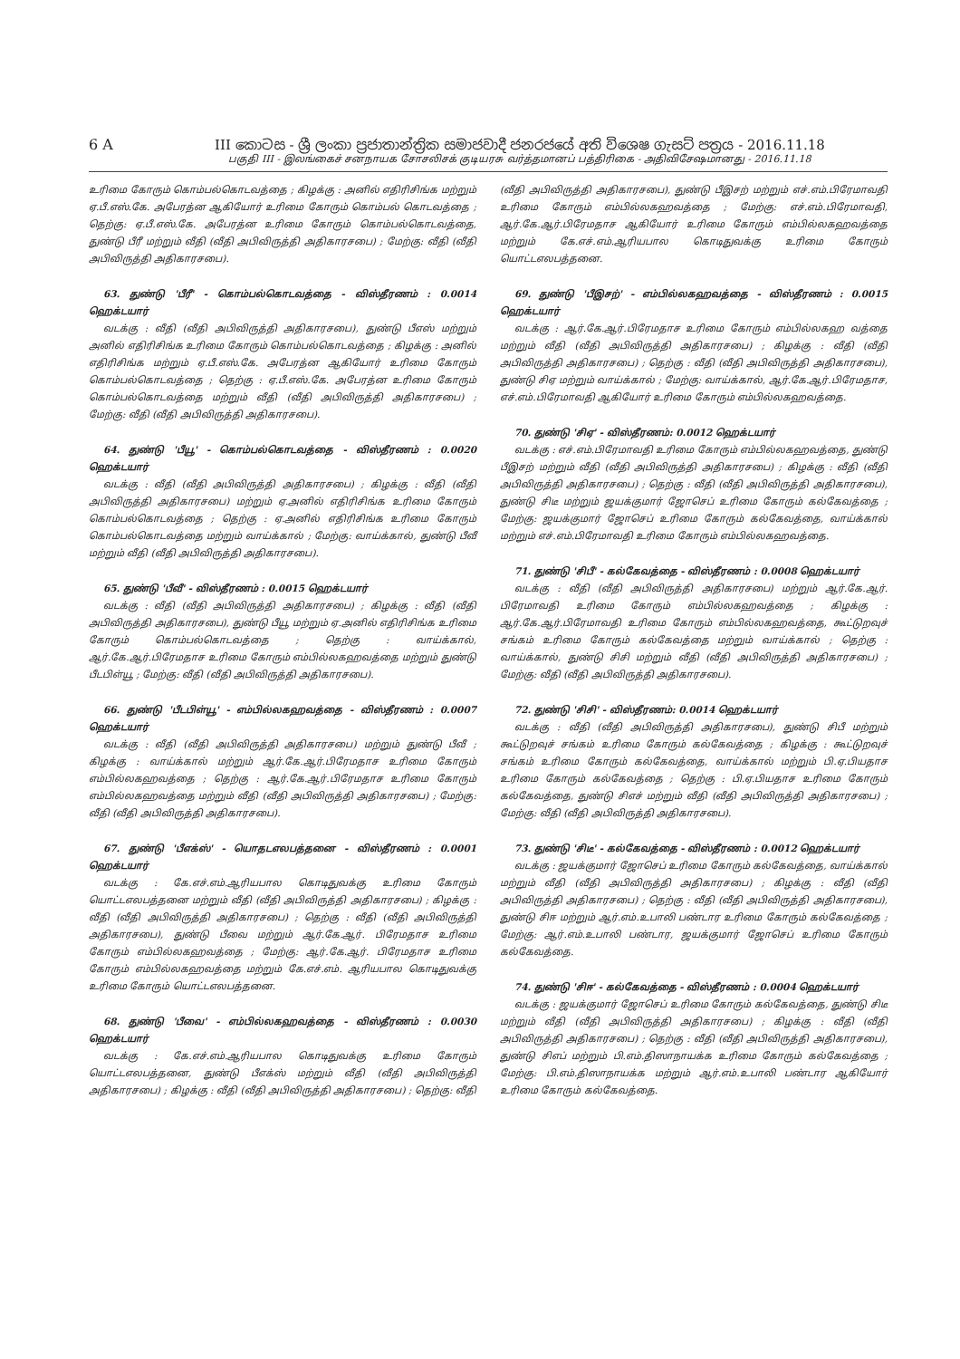6 A III කොටස - ශ්‍රී ලංකා ප්‍රජාතාන්ත්‍රික සමාජවාදී ජනරජයේ අති විශෙෂ ගැසට් පත්‍රය - 2016.11.18
பகுதி III - இலங்கைச் சனநாயக சோசலிசக் குடியரசு வர்த்தமானப் பத்திரிகை - அதிவிசேஷமானது - 2016.11.18
உரிமை கோரும் கொம்பல்கொடவத்தை ; கிழக்கு : அனில் எதிரிசிங்க மற்றும் ஏ.பீ.எஸ்.கே. அபேரத்ன ஆகியோர் உரிமை கோரும் கொம்பல் கொடவத்தை ; தெற்கு: ஏ.பீ.எஸ்.கே. அபேரத்ன உரிமை கோரும் கொம்பல்கொடவத்தை, துண்டு பீரீ மற்றும் வீதி (வீதி அபிவிருத்தி அதிகாரசபை) ; மேற்கு: வீதி (வீதி அபிவிருத்தி அதிகாரசபை).
63. துண்டு 'பீரீ' - கொம்பல்கொடவத்தை - விஸ்தீரணம் : 0.0014 ஹெக்டயார்
வடக்கு : வீதி (வீதி அபிவிருத்தி அதிகாரசபை), துண்டு பீஎஸ் மற்றும் அனில் எதிரிசிங்க உரிமை கோரும் கொம்பல்கொடவத்தை ; கிழக்கு : அனில் எதிரிசிங்க மற்றும் ஏ.பீ.எஸ்.கே. அபேரத்ன ஆகியோர் உரிமை கோரும் கொம்பல்கொடவத்தை ; தெற்கு : ஏ.பீ.எஸ்.கே. அபேரத்ன உரிமை கோரும் கொம்பல்கொடவத்தை மற்றும் வீதி (வீதி அபிவிருத்தி அதிகாரசபை) ; மேற்கு: வீதி (வீதி அபிவிருத்தி அதிகாரசபை).
64. துண்டு 'பீயூ' - கொம்பல்கொடவத்தை - விஸ்தீரணம் : 0.0020 ஹெக்டயார்
வடக்கு : வீதி (வீதி அபிவிருத்தி அதிகாரசபை) ; கிழக்கு : வீதி (வீதி அபிவிருத்தி அதிகாரசபை) மற்றும் ஏ.அனில் எதிரிசிங்க உரிமை கோரும் கொம்பல்கொடவத்தை ; தெற்கு : ஏ.அனில் எதிரிசிங்க உரிமை கோரும் கொம்பல்கொடவத்தை மற்றும் வாய்க்கால் ; மேற்கு: வாய்க்கால், துண்டு பீவீ மற்றும் வீதி (வீதி அபிவிருத்தி அதிகாரசபை).
65. துண்டு 'பீவீ' - விஸ்தீரணம் : 0.0015 ஹெக்டயார்
வடக்கு : வீதி (வீதி அபிவிருத்தி அதிகாரசபை) ; கிழக்கு : வீதி (வீதி அபிவிருத்தி அதிகாரசபை), துண்டு பீயூ மற்றும் ஏ.அனில் எதிரிசிங்க உரிமை கோரும் கொம்பல்கொடவத்தை ; தெற்கு : வாய்க்கால், ஆர்.கே.ஆர்.பிரேமதாச உரிமை கோரும் எம்பில்லகஹவத்தை மற்றும் துண்டு பீடபிள்யூ ; மேற்கு: வீதி (வீதி அபிவிருத்தி அதிகாரசபை).
66. துண்டு 'பீடபிள்யூ' - எம்பில்லகஹவத்தை - விஸ்தீரணம் : 0.0007 ஹெக்டயார்
வடக்கு : வீதி (வீதி அபிவிருத்தி அதிகாரசபை) மற்றும் துண்டு பீவீ ; கிழக்கு : வாய்க்கால் மற்றும் ஆர்.கே.ஆர்.பிரேமதாச உரிமை கோரும் எம்பில்லகஹவத்தை ; தெற்கு : ஆர்.கே.ஆர்.பிரேமதாச உரிமை கோரும் எம்பில்லகஹவத்தை மற்றும் வீதி (வீதி அபிவிருத்தி அதிகாரசபை) ; மேற்கு: வீதி (வீதி அபிவிருத்தி அதிகாரசபை).
67. துண்டு 'பீஎக்ஸ்' - யொதடஎலபத்தனை - விஸ்தீரணம் : 0.0001 ஹெக்டயார்
வடக்கு : கே.எச்.எம்.ஆரியபால கொடிதுவக்கு உரிமை கோரும் யொட்டஎலபத்தனை மற்றும் வீதி (வீதி அபிவிருத்தி அதிகாரசபை) ; கிழக்கு : வீதி (வீதி அபிவிருத்தி அதிகாரசபை) ; தெற்கு : வீதி (வீதி அபிவிருத்தி அதிகாரசபை), துண்டு பீவை மற்றும் ஆர்.கே.ஆர். பிரேமதாச உரிமை கோரும் எம்பில்லகஹவத்தை ; மேற்கு: ஆர்.கே.ஆர். பிரேமதாச உரிமை கோரும் எம்பில்லகஹவத்தை மற்றும் கே.எச்.எம். ஆரியபால கொடிதுவக்கு உரிமை கோரும் யொட்டஎலபத்தனை.
68. துண்டு 'பீவை' - எம்பில்லகஹவத்தை - விஸ்தீரணம் : 0.0030 ஹெக்டயார்
வடக்கு : கே.எச்.எம்.ஆரியபால கொடிதுவக்கு உரிமை கோரும் யொட்டஎலபத்தனை, துண்டு பீஎக்ஸ் மற்றும் வீதி (வீதி அபிவிருத்தி அதிகாரசபை) ; கிழக்கு : வீதி (வீதி அபிவிருத்தி அதிகாரசபை) ; தெற்கு: வீதி (வீதி அபிவிருத்தி அதிகாரசபை), துண்டு பீஇசற் மற்றும் எச்.எம்.பிரேமாவதி உரிமை கோரும் எம்பில்லகஹவத்தை ; மேற்கு: எச்.எம்.பிரேமாவதி, ஆர்.கே.ஆர்.பிரேமதாச ஆகியோர் உரிமை கோரும் எம்பில்லகஹவத்தை மற்றும் கே.எச்.எம்.ஆரியபால கொடிதுவக்கு உரிமை கோரும் யொட்டஎலபத்தனை.
69. துண்டு 'பீஇசற்' - எம்பில்லகஹவத்தை - விஸ்தீரணம் : 0.0015 ஹெக்டயார்
வடக்கு : ஆர்.கே.ஆர்.பிரேமதாச உரிமை கோரும் எம்பில்லகஹ வத்தை மற்றும் வீதி (வீதி அபிவிருத்தி அதிகாரசபை) ; கிழக்கு : வீதி (வீதி அபிவிருத்தி அதிகாரசபை) ; தெற்கு : வீதி (வீதி அபிவிருத்தி அதிகாரசபை), துண்டு சிஏ மற்றும் வாய்க்கால் ; மேற்கு: வாய்க்கால், ஆர்.கே.ஆர்.பிரேமதாச, எச்.எம்.பிரேமாவதி ஆகியோர் உரிமை கோரும் எம்பில்லகஹவத்தை.
70. துண்டு 'சிஏ' - விஸ்தீரணம்: 0.0012 ஹெக்டயார்
வடக்கு : எச்.எம்.பிரேமாவதி உரிமை கோரும் எம்பில்லகஹவத்தை, துண்டு பீஇசற் மற்றும் வீதி (வீதி அபிவிருத்தி அதிகாரசபை) ; கிழக்கு : வீதி (வீதி அபிவிருத்தி அதிகாரசபை) ; தெற்கு : வீதி (வீதி அபிவிருத்தி அதிகாரசபை), துண்டு சிடீ மற்றும் ஜயக்குமார் ஜோசெப் உரிமை கோரும் கல்கேவத்தை ; மேற்கு: ஜயக்குமார் ஜோசெப் உரிமை கோரும் கல்கேவத்தை, வாய்க்கால் மற்றும் எச்.எம்.பிரேமாவதி உரிமை கோரும் எம்பில்லகஹவத்தை.
71. துண்டு 'சிபீ' - கல்கேவத்தை - விஸ்தீரணம் : 0.0008 ஹெக்டயார்
வடக்கு : வீதி (வீதி அபிவிருத்தி அதிகாரசபை) மற்றும் ஆர்.கே.ஆர். பிரேமாவதி உரிமை கோரும் எம்பில்லகஹவத்தை ; கிழக்கு : ஆர்.கே.ஆர்.பிரேமாவதி உரிமை கோரும் எம்பில்லகஹவத்தை, கூட்டுறவுச் சங்கம் உரிமை கோரும் கல்கேவத்தை மற்றும் வாய்க்கால் ; தெற்கு : வாய்க்கால், துண்டு சிசி மற்றும் வீதி (வீதி அபிவிருத்தி அதிகாரசபை) ; மேற்கு: வீதி (வீதி அபிவிருத்தி அதிகாரசபை).
72. துண்டு 'சிசி' - விஸ்தீரணம்: 0.0014 ஹெக்டயார்
வடக்கு : வீதி (வீதி அபிவிருத்தி அதிகாரசபை), துண்டு சிபீ மற்றும் கூட்டுறவுச் சங்கம் உரிமை கோரும் கல்கேவத்தை ; கிழக்கு : கூட்டுறவுச் சங்கம் உரிமை கோரும் கல்கேவத்தை, வாய்க்கால் மற்றும் பி.ஏ.பியதாச உரிமை கோரும் கல்கேவத்தை ; தெற்கு : பி.ஏ.பியதாச உரிமை கோரும் கல்கேவத்தை, துண்டு சிஎச் மற்றும் வீதி (வீதி அபிவிருத்தி அதிகாரசபை) ; மேற்கு: வீதி (வீதி அபிவிருத்தி அதிகாரசபை).
73. துண்டு 'சிடீ' - கல்கேவத்தை - விஸ்தீரணம் : 0.0012 ஹெக்டயார்
வடக்கு : ஜயக்குமார் ஜோசெப் உரிமை கோரும் கல்கேவத்தை, வாய்க்கால் மற்றும் வீதி (வீதி அபிவிருத்தி அதிகாரசபை) ; கிழக்கு : வீதி (வீதி அபிவிருத்தி அதிகாரசபை) ; தெற்கு : வீதி (வீதி அபிவிருத்தி அதிகாரசபை), துண்டு சிஈ மற்றும் ஆர்.எம்.உபாலி பண்டார உரிமை கோரும் கல்கேவத்தை ; மேற்கு: ஆர்.எம்.உபாலி பண்டார, ஜயக்குமார் ஜோசெப் உரிமை கோரும் கல்கேவத்தை.
74. துண்டு 'சிஈ' - கல்கேவத்தை - விஸ்தீரணம் : 0.0004 ஹெக்டயார்
வடக்கு : ஜயக்குமார் ஜோசெப் உரிமை கோரும் கல்கேவத்தை, துண்டு சிடீ மற்றும் வீதி (வீதி அபிவிருத்தி அதிகாரசபை) ; கிழக்கு : வீதி (வீதி அபிவிருத்தி அதிகாரசபை) ; தெற்கு : வீதி (வீதி அபிவிருத்தி அதிகாரசபை), துண்டு சிஎப் மற்றும் பி.எம்.திஸாநாயக்க உரிமை கோரும் கல்கேவத்தை ; மேற்கு: பி.எம்.திஸாநாயக்க மற்றும் ஆர்.எம்.உபாலி பண்டார ஆகியோர் உரிமை கோரும் கல்கேவத்தை.